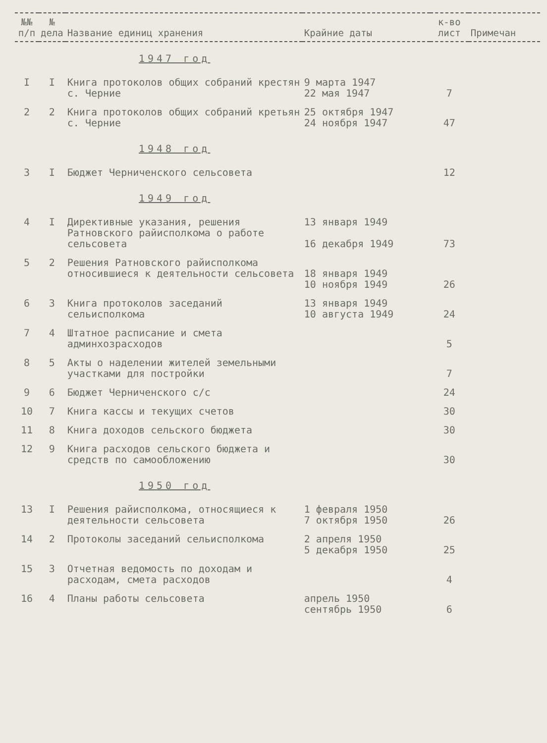| №№ п/п | № дела | Название единиц хранения | Крайние даты | к-во лист | Примечан |
| --- | --- | --- | --- | --- | --- |
| 1947 год | | | | | |
| I | I | Книга протоколов общих собраний крестян с. Черние | 9 марта 1947 22 мая 1947 | 7 | |
| 2 | 2 | Книга протоколов общих собраний кретьян с. Черние | 25 октября 1947 24 ноября 1947 | 47 | |
| 1948 год | | | | | |
| 3 | I | Бюджет Черниченского сельсовета | | 12 | |
| 1949 год | | | | | |
| 4 | I | Директивные указания, решения Ратновского райисполкома о работе сельсовета | 13 января 1949 16 декабря 1949 | 73 | |
| 5 | 2 | Решения Ратновского райисполкома относившиеся к деятельности сельсовета | 18 января 1949 10 ноября 1949 | 26 | |
| 6 | 3 | Книга протоколов заседаний сельисполкома | 13 января 1949 10 августа 1949 | 24 | |
| 7 | 4 | Штатное расписание и смета админхозрасходов | | 5 | |
| 8 | 5 | Акты о наделении жителей земельными участками для постройки | | 7 | |
| 9 | 6 | Бюджет Черниченского с/с | | 24 | |
| 10 | 7 | Книга кассы и текущих счетов | | 30 | |
| 11 | 8 | Книга доходов сельского бюджета | | 30 | |
| 12 | 9 | Книга расходов сельского бюджета и средств по самообложению | | 30 | |
| 1950 год | | | | | |
| 13 | I | Решения райисполкома, относящиеся к деятельности сельсовета | 1 февраля 1950 7 октября 1950 | 26 | |
| 14 | 2 | Протоколы заседаний сельисполкома | 2 апреля 1950 5 декабря 1950 | 25 | |
| 15 | 3 | Отчетная ведомость по доходам и расходам, смета расходов | | 4 | |
| 16 | 4 | Планы работы сельсовета | апрель 1950 сентябрь 1950 | 6 | |